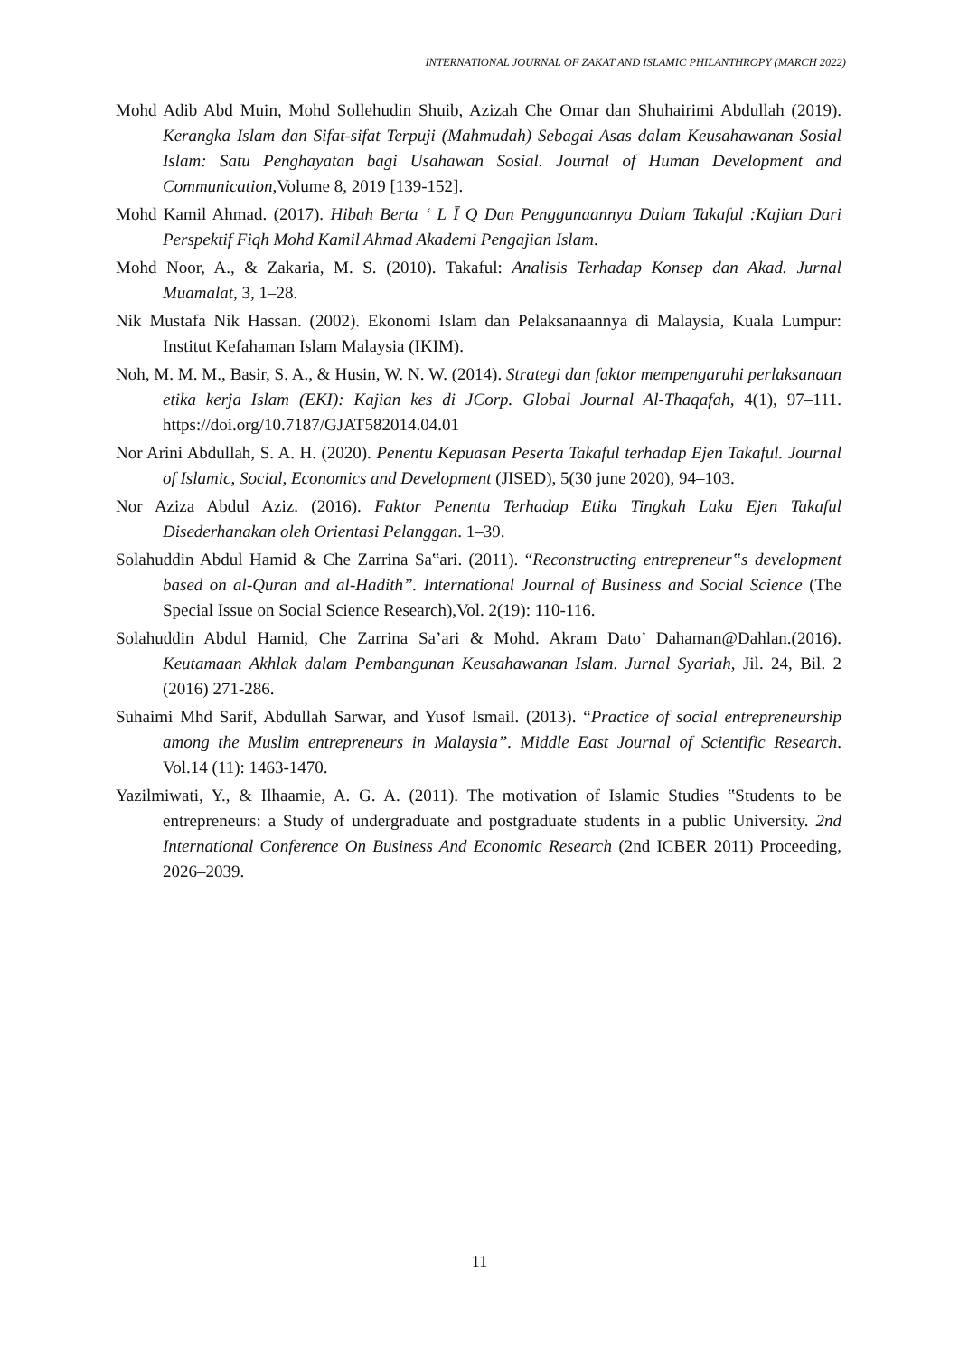INTERNATIONAL JOURNAL OF ZAKAT AND ISLAMIC PHILANTHROPY (MARCH 2022)
Mohd Adib Abd Muin, Mohd Sollehudin Shuib, Azizah Che Omar dan Shuhairimi Abdullah (2019). Kerangka Islam dan Sifat-sifat Terpuji (Mahmudah) Sebagai Asas dalam Keusahawanan Sosial Islam: Satu Penghayatan bagi Usahawan Sosial. Journal of Human Development and Communication,Volume 8, 2019 [139-152].
Mohd Kamil Ahmad. (2017). Hibah Berta ‘ L Ī Q Dan Penggunaannya Dalam Takaful :Kajian Dari Perspektif Fiqh Mohd Kamil Ahmad Akademi Pengajian Islam.
Mohd Noor, A., & Zakaria, M. S. (2010). Takaful: Analisis Terhadap Konsep dan Akad. Jurnal Muamalat, 3, 1–28.
Nik Mustafa Nik Hassan. (2002). Ekonomi Islam dan Pelaksanaannya di Malaysia, Kuala Lumpur: Institut Kefahaman Islam Malaysia (IKIM).
Noh, M. M. M., Basir, S. A., & Husin, W. N. W. (2014). Strategi dan faktor mempengaruhi perlaksanaan etika kerja Islam (EKI): Kajian kes di JCorp. Global Journal Al-Thaqafah, 4(1), 97–111. https://doi.org/10.7187/GJAT582014.04.01
Nor Arini Abdullah, S. A. H. (2020). Penentu Kepuasan Peserta Takaful terhadap Ejen Takaful. Journal of Islamic, Social, Economics and Development (JISED), 5(30 june 2020), 94–103.
Nor Aziza Abdul Aziz. (2016). Faktor Penentu Terhadap Etika Tingkah Laku Ejen Takaful Disederhanakan oleh Orientasi Pelanggan. 1–39.
Solahuddin Abdul Hamid & Che Zarrina Sa‟ari. (2011). “Reconstructing entrepreneur‟s development based on al-Quran and al-Hadith”. International Journal of Business and Social Science (The Special Issue on Social Science Research),Vol. 2(19): 110-116.
Solahuddin Abdul Hamid, Che Zarrina Sa’ari & Mohd. Akram Dato’ Dahaman@Dahlan.(2016). Keutamaan Akhlak dalam Pembangunan Keusahawanan Islam. Jurnal Syariah, Jil. 24, Bil. 2 (2016) 271-286.
Suhaimi Mhd Sarif, Abdullah Sarwar, and Yusof Ismail. (2013). “Practice of social entrepreneurship among the Muslim entrepreneurs in Malaysia”. Middle East Journal of Scientific Research. Vol.14 (11): 1463-1470.
Yazilmiwati, Y., & Ilhaamie, A. G. A. (2011). The motivation of Islamic Studies ‟Students to be entrepreneurs: a Study of undergraduate and postgraduate students in a public University. 2nd International Conference On Business And Economic Research (2nd ICBER 2011) Proceeding, 2026–2039.
11